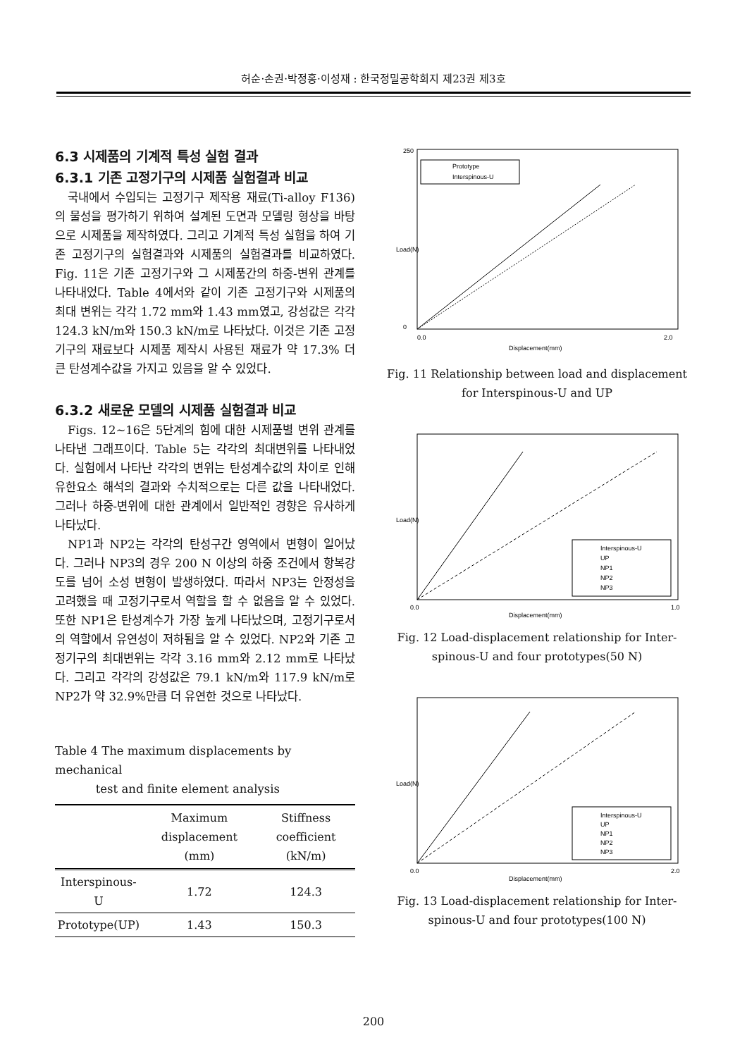허순·손권·박정홍·이성재 : 한국정밀공학회지 제23권 제3호
6.3 시제품의 기계적 특성 실험 결과
6.3.1 기존 고정기구의 시제품 실험결과 비교
국내에서 수입되는 고정기구 제작용 재료(Ti-alloy F136)의 물성을 평가하기 위하여 설계된 도면과 모델링 형상을 바탕으로 시제품을 제작하였다. 그리고 기계적 특성 실험을 하여 기존 고정기구의 실험결과와 시제품의 실험결과를 비교하였다. Fig. 11은 기존 고정기구와 그 시제품간의 하중-변위 관계를 나타내었다. Table 4에서와 같이 기존 고정기구와 시제품의 최대 변위는 각각 1.72 mm와 1.43 mm였고, 강성값은 각각 124.3 kN/m와 150.3 kN/m로 나타났다. 이것은 기존 고정기구의 재료보다 시제품 제작시 사용된 재료가 약 17.3% 더 큰 탄성계수값을 가지고 있음을 알 수 있었다.
6.3.2 새로운 모델의 시제품 실험결과 비교
Figs. 12~16은 5단계의 힘에 대한 시제품별 변위 관계를 나타낸 그래프이다. Table 5는 각각의 최대변위를 나타내었다. 실험에서 나타난 각각의 변위는 탄성계수값의 차이로 인해 유한요소 해석의 결과와 수치적으로는 다른 값을 나타내었다. 그러나 하중-변위에 대한 관계에서 일반적인 경향은 유사하게 나타났다.
NP1과 NP2는 각각의 탄성구간 영역에서 변형이 일어났다. 그러나 NP3의 경우 200 N 이상의 하중 조건에서 항복강도를 넘어 소성 변형이 발생하였다. 따라서 NP3는 안정성을 고려했을 때 고정기구로서 역할을 할 수 없음을 알 수 있었다. 또한 NP1은 탄성계수가 가장 높게 나타났으며, 고정기구로서의 역할에서 유연성이 저하됨을 알 수 있었다. NP2와 기존 고정기구의 최대변위는 각각 3.16 mm와 2.12 mm로 나타났다. 그리고 각각의 강성값은 79.1 kN/m와 117.9 kN/m로 NP2가 약 32.9%만큼 더 유연한 것으로 나타났다.
Table 4 The maximum displacements by mechanical
test and finite element analysis
| | Maximum displacement (mm) | Stiffness coefficient (kN/m) |
| --- | --- | --- |
| Interspinous-U | 1.72 | 124.3 |
| Prototype(UP) | 1.43 | 150.3 |
Load(N)
Prototype
Interspinous-U
250
0
0.0
2.0
Displacement(mm)
Fig. 11 Relationship between load and displacement
for Interspinous-U and UP
Load(N)
Interspinous-U
UP
NP1
NP2
NP3
0.0
1.0
Displacement(mm)
Fig. 12 Load-displacement relationship for Inter-
spinous-U and four prototypes(50 N)
Load(N)
Interspinous-U
UP
NP1
NP2
NP3
0.0
2.0
Displacement(mm)
Fig. 13 Load-displacement relationship for Inter-
spinous-U and four prototypes(100 N)
200